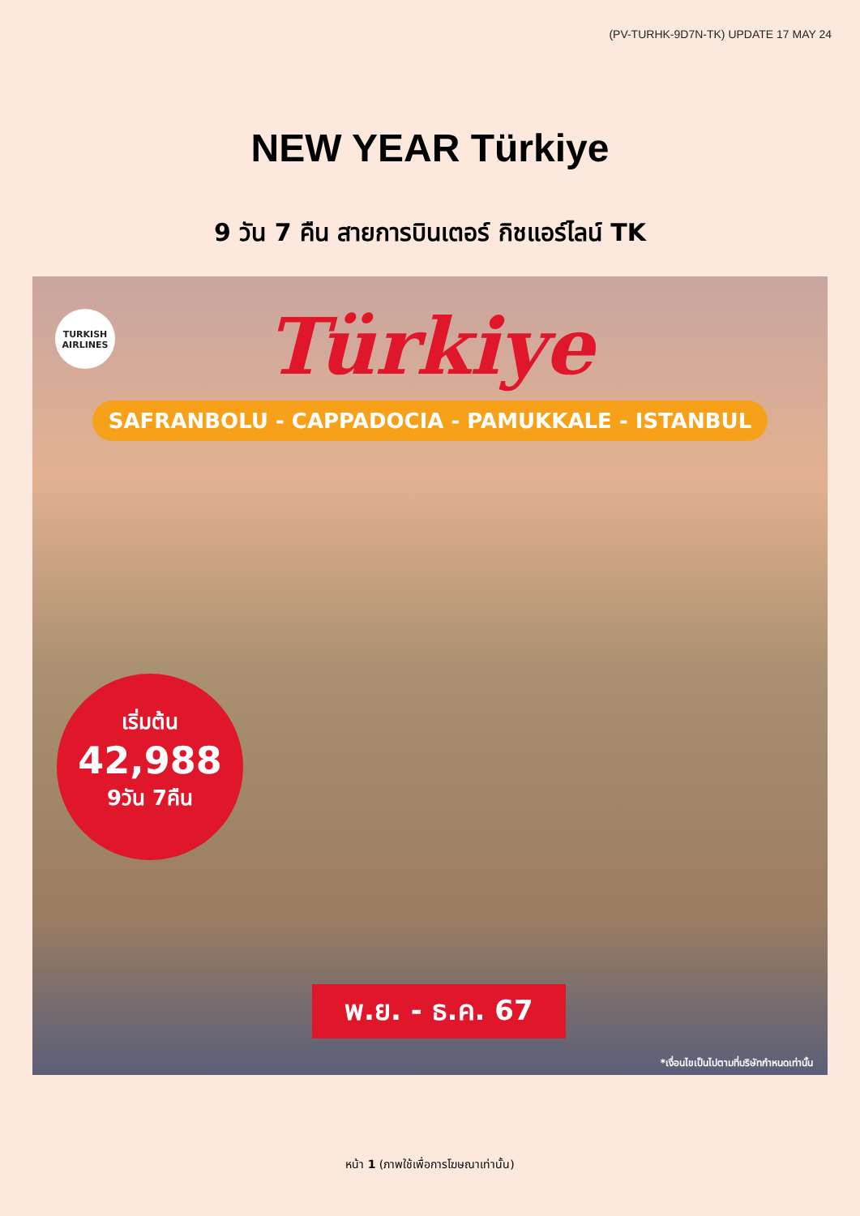(PV-TURHK-9D7N-TK) UPDATE 17 MAY 24
NEW YEAR Türkiye
9 วัน 7 คืน สายการบินเตอร์ กิชแอร์ไลน์ TK
TURKISH AIRLINES
Türkiye
SAFRANBOLU - CAPPADOCIA - PAMUKKALE - ISTANBUL
เริ่มต้น
42,988
9วัน 7คืน
พ.ย. - ธ.ค. 67
*เงื่อนไขเป็นไปตามที่บริษัทกำหนดเท่านั้น
หน้า 1 (ภาพใช้เพื่อการโฆษณาเท่านั้น)